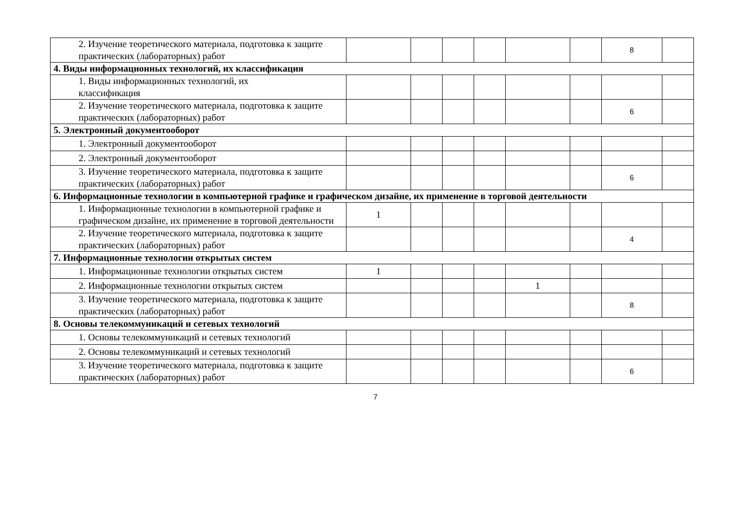| 2. Изучение теоретического материала, подготовка к защите практических (лабораторных) работ | | | | | | | 8 | |
| 4. Виды информационных технологий, их классификация | | | | | | | | |
| 1. Виды информационных технологий, их классификация | | | | | | | | |
| 2. Изучение теоретического материала, подготовка к защите практических (лабораторных) работ | | | | | | | 6 | |
| 5. Электронный документооборот | | | | | | | | |
| 1. Электронный документооборот | | | | | | | | |
| 2. Электронный документооборот | | | | | | | | |
| 3. Изучение теоретического материала, подготовка к защите практических (лабораторных) работ | | | | | | | 6 | |
| 6. Информационные технологии в компьютерной графике и графическом дизайне, их применение в торговой деятельности | | | | | | | | |
| 1. Информационные технологии в компьютерной графике и графическом дизайне, их применение в торговой деятельности | 1 | | | | | | | |
| 2. Изучение теоретического материала, подготовка к защите практических (лабораторных) работ | | | | | | | 4 | |
| 7. Информационные технологии открытых систем | | | | | | | | |
| 1. Информационные технологии открытых систем | 1 | | | | | | | |
| 2. Информационные технологии открытых систем | | | | | 1 | | | |
| 3. Изучение теоретического материала, подготовка к защите практических (лабораторных) работ | | | | | | | 8 | |
| 8. Основы телекоммуникаций и сетевых технологий | | | | | | | | |
| 1. Основы телекоммуникаций и сетевых технологий | | | | | | | | |
| 2. Основы телекоммуникаций и сетевых технологий | | | | | | | | |
| 3. Изучение теоретического материала, подготовка к защите практических (лабораторных) работ | | | | | | | 6 | |
7